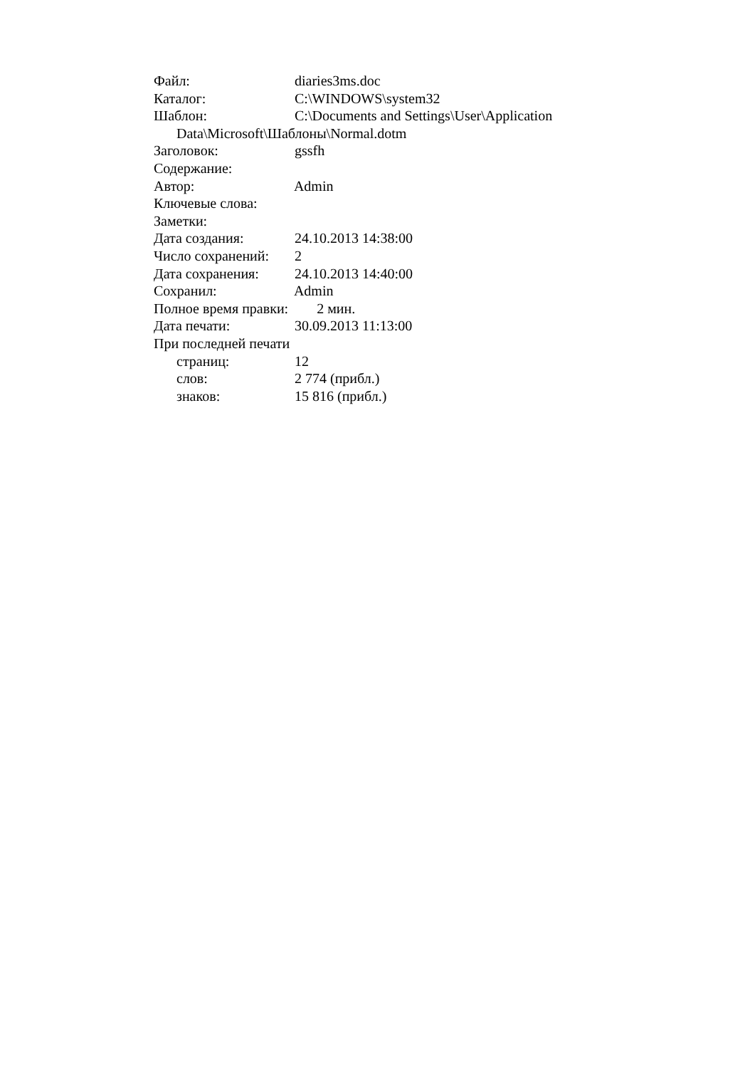Файл: diaries3ms.doc
Каталог: C:\WINDOWS\system32
Шаблон: C:\Documents and Settings\User\Application
Data\Microsoft\Шаблоны\Normal.dotm
Заголовок: gssfh
Содержание:
Автор: Admin
Ключевые слова:
Заметки:
Дата создания: 24.10.2013 14:38:00
Число сохранений: 2
Дата сохранения: 24.10.2013 14:40:00
Сохранил: Admin
Полное время правки: 2 мин.
Дата печати: 30.09.2013 11:13:00
При последней печати
страниц: 12
слов: 2 774 (прибл.)
знаков: 15 816 (прибл.)